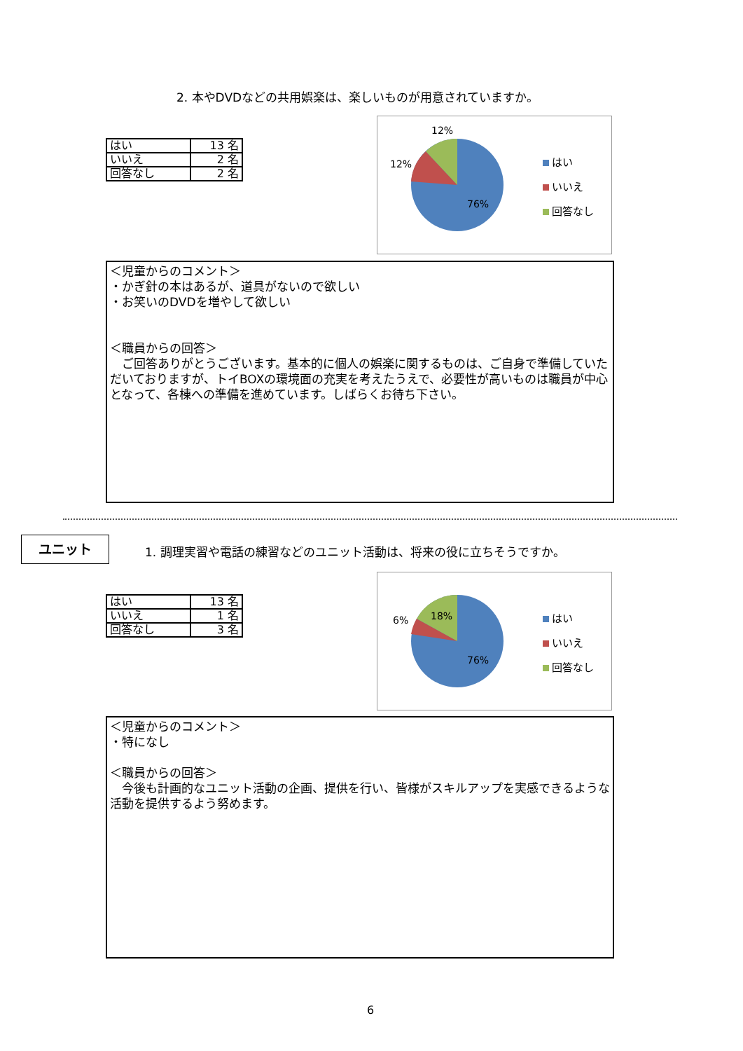2. 本やDVDなどの共用娯楽は、楽しいものが用意されていますか。
| はい | 13 名 |
| いいえ | 2 名 |
| 回答なし | 2 名 |
12%
12%
76%
はい
いいえ
回答なし
＜児童からのコメント＞
・かぎ針の本はあるが、道具がないので欲しい
・お笑いのDVDを増やして欲しい
＜職員からの回答＞
　ご回答ありがとうございます。基本的に個人の娯楽に関するものは、ご自身で準備していただいておりますが、トイBOXの環境面の充実を考えたうえで、必要性が高いものは職員が中心となって、各棟への準備を進めています。しばらくお待ち下さい。
ユニット
1. 調理実習や電話の練習などのユニット活動は、将来の役に立ちそうですか。
| はい | 13 名 |
| いいえ | 1 名 |
| 回答なし | 3 名 |
6% 18%
76%
はい
いいえ
回答なし
＜児童からのコメント＞
・特になし
＜職員からの回答＞
　今後も計画的なユニット活動の企画、提供を行い、皆様がスキルアップを実感できるような活動を提供するよう努めます。
6